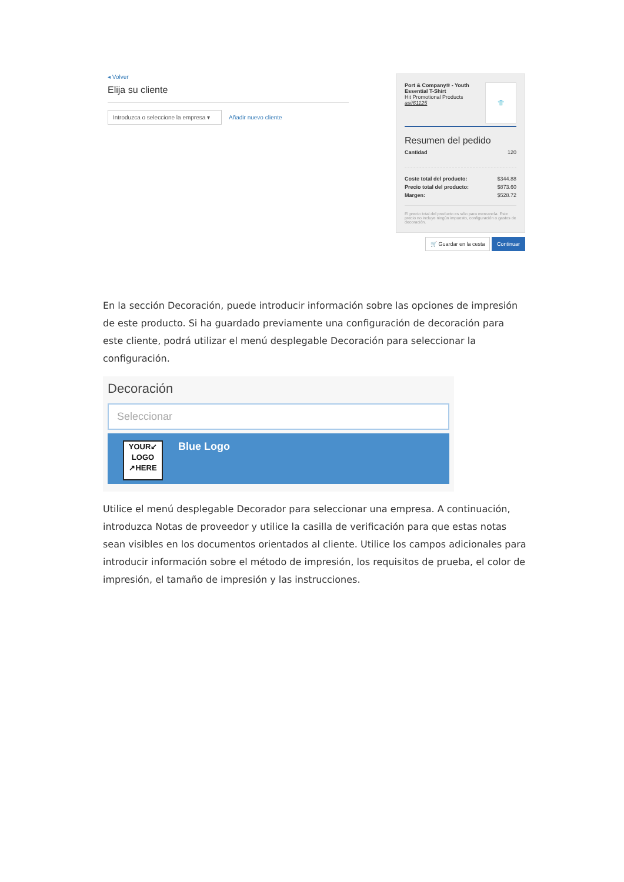◂ Volver
Elija su cliente
Introduzca o seleccione la empresa ▾ Añadir nuevo cliente
Port & Company® - Youth Essential T-Shirt
Hit Promotional Products
asi/61125
👕
Resumen del pedido
Cantidad 120
Coste total del producto: $344.88
Precio total del producto: $873.60
Margen: $528.72
El precio total del producto es sólo para mercancía. Este precio no incluye ningún impuesto, configuración o gastos de decoración.
🛒 Guardar en la cesta Continuar
En la sección Decoración, puede introducir información sobre las opciones de impresión de este producto. Si ha guardado previamente una configuración de decoración para este cliente, podrá utilizar el menú desplegable Decoración para seleccionar la configuración.
Decoración
Seleccionar
YOUR↙
LOGO
↗HERE
Blue Logo
Utilice el menú desplegable Decorador para seleccionar una empresa. A continuación, introduzca Notas de proveedor y utilice la casilla de verificación para que estas notas sean visibles en los documentos orientados al cliente. Utilice los campos adicionales para introducir información sobre el método de impresión, los requisitos de prueba, el color de impresión, el tamaño de impresión y las instrucciones.